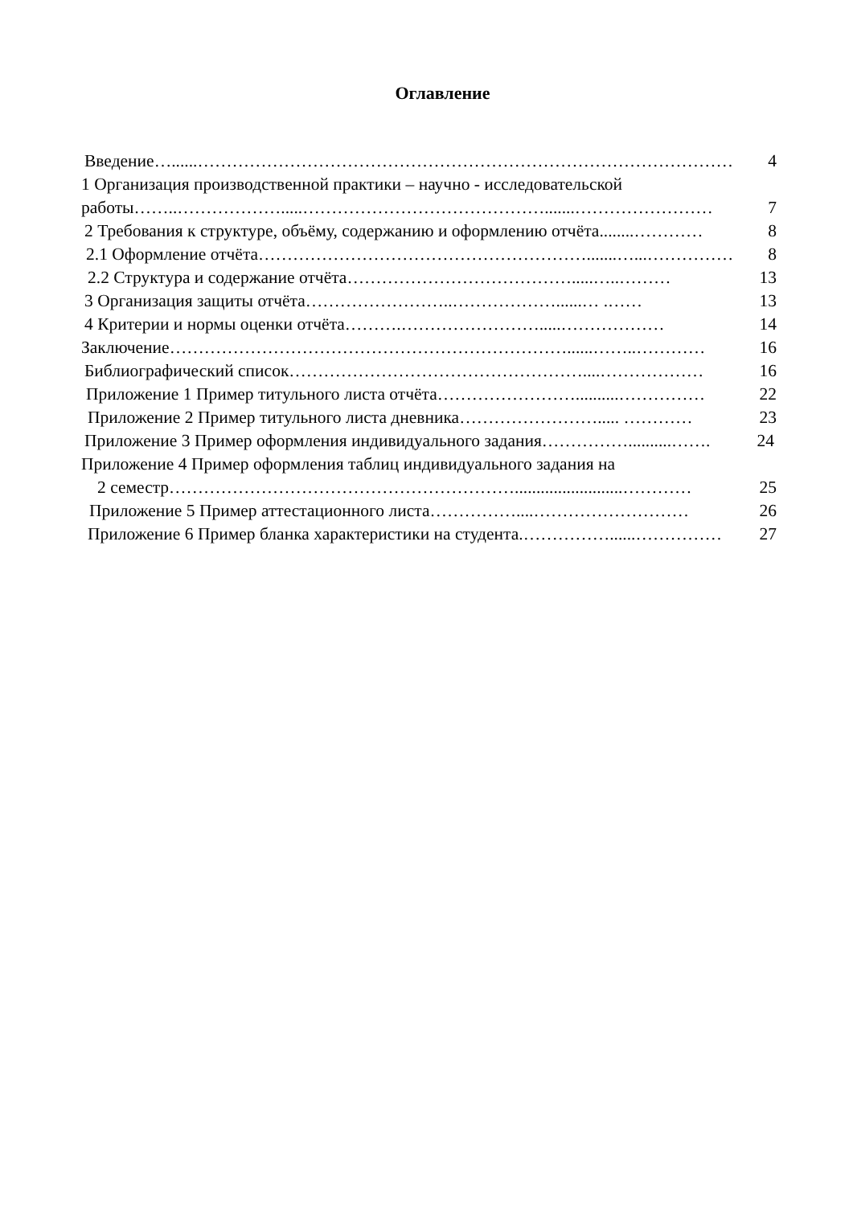Оглавление
Введение …......………………………………………………………………………………… 4
1 Организация производственной практики – научно - исследовательской
работы ……..……………….....…………………………………….......…………………… 7
2 Требования к структуре, объёму, содержанию и оформлению отчёта........………… 8
2.1 Оформление отчёта ………………………………………………….......…...…………… 8
2.2 Структура и содержание отчёта ………………………………….....…..……… 13
3 Организация защиты отчёта ……………………..………………......… .…… 13
4 Критерии и нормы оценки отчёта ……….…………………….....……………… 14
Заключение ……………………………………………………………......……..………… 16
Библиографический список ……………………………………………....……………… 16
Приложение 1 Пример титульного листа отчёта ……………………..........…………… 22
Приложение 2 Пример титульного листа дневника ……………………..... ………… 23
Приложение 3 Пример оформления индивидуального задания ……………..........……. 24
Приложение 4 Пример оформления таблиц индивидуального задания на
2 семестр …………………………………………………….........................………… 25
Приложение 5 Пример аттестационного листа ……………....……………………… 26
Приложение 6 Пример бланка характеристики на студента. ……………......…………… 27